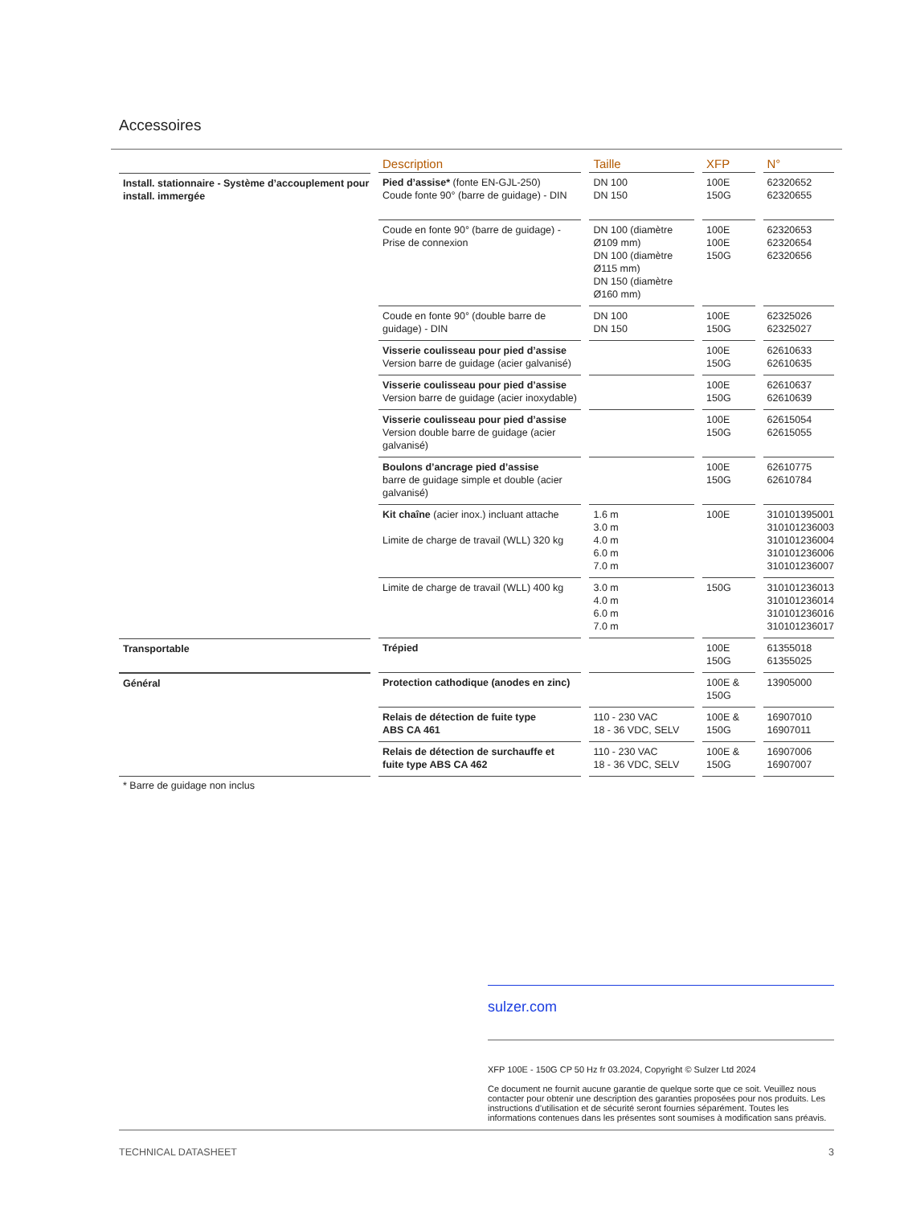Accessoires
| | Description | Taille | XFP | N° |
| --- | --- | --- | --- | --- |
| Install. stationnaire - Système d’accouplement pour install. immergée | Pied d’assise* (fonte EN-GJL-250) Coude fonte 90° (barre de guidage) - DIN | DN 100 DN 150 | 100E 150G | 62320652 62320655 |
| | Coude en fonte 90° (barre de guidage) - Prise de connexion | DN 100 (diamètre Ø109 mm) DN 100 (diamètre Ø115 mm) DN 150 (diamètre Ø160 mm) | 100E 100E 150G | 62320653 62320654 62320656 |
| | Coude en fonte 90° (double barre de guidage) - DIN | DN 100 DN 150 | 100E 150G | 62325026 62325027 |
| | Visserie coulisseau pour pied d’assise Version barre de guidage (acier galvanisé) | | 100E 150G | 62610633 62610635 |
| | Visserie coulisseau pour pied d’assise Version barre de guidage (acier inoxydable) | | 100E 150G | 62610637 62610639 |
| | Visserie coulisseau pour pied d’assise Version double barre de guidage (acier galvanisé) | | 100E 150G | 62615054 62615055 |
| | Boulons d’ancrage pied d’assise barre de guidage simple et double (acier galvanisé) | | 100E 150G | 62610775 62610784 |
| | Kit chaîne (acier inox.) incluant attache Limite de charge de travail (WLL) 320 kg | 1.6 m 3.0 m 4.0 m 6.0 m 7.0 m | 100E | 310101395001 310101236003 310101236004 310101236006 310101236007 |
| | Limite de charge de travail (WLL) 400 kg | 3.0 m 4.0 m 6.0 m 7.0 m | 150G | 310101236013 310101236014 310101236016 310101236017 |
| Transportable | Trépied | | 100E 150G | 61355018 61355025 |
| Général | Protection cathodique (anodes en zinc) | | 100E & 150G | 13905000 |
| | Relais de détection de fuite type ABS CA 461 | 110 - 230 VAC 18 - 36 VDC, SELV | 100E & 150G | 16907010 16907011 |
| | Relais de détection de surchauffe et fuite type ABS CA 462 | 110 - 230 VAC 18 - 36 VDC, SELV | 100E & 150G | 16907006 16907007 |
* Barre de guidage non inclus
sulzer.com
XFP 100E - 150G CP 50 Hz fr 03.2024, Copyright © Sulzer Ltd 2024
Ce document ne fournit aucune garantie de quelque sorte que ce soit. Veuillez nous contacter pour obtenir une description des garanties proposées pour nos produits. Les instructions d’utilisation et de sécurité seront fournies séparément. Toutes les informations contenues dans les présentes sont soumises à modification sans préavis.
TECHNICAL DATASHEET 3